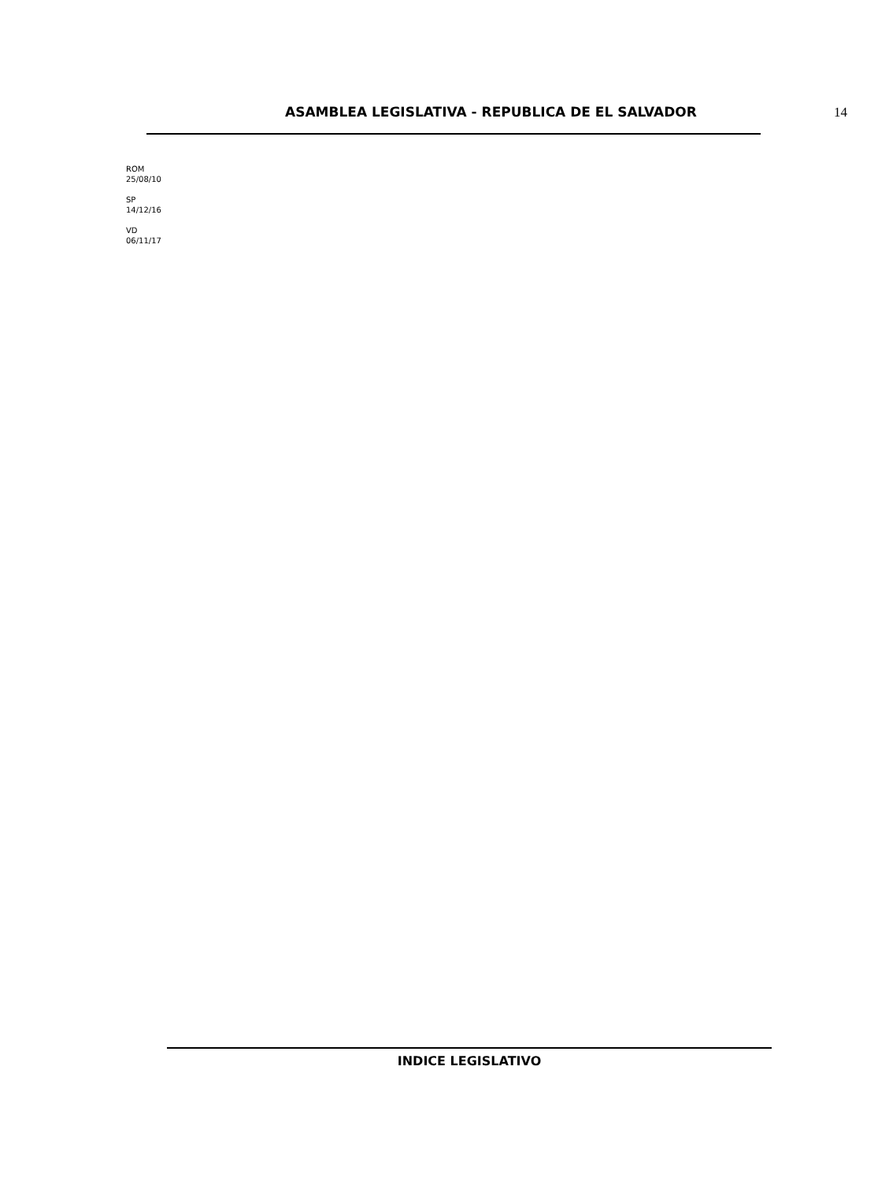ASAMBLEA LEGISLATIVA - REPUBLICA DE EL SALVADOR 14
ROM
25/08/10
SP
14/12/16
VD
06/11/17
INDICE LEGISLATIVO